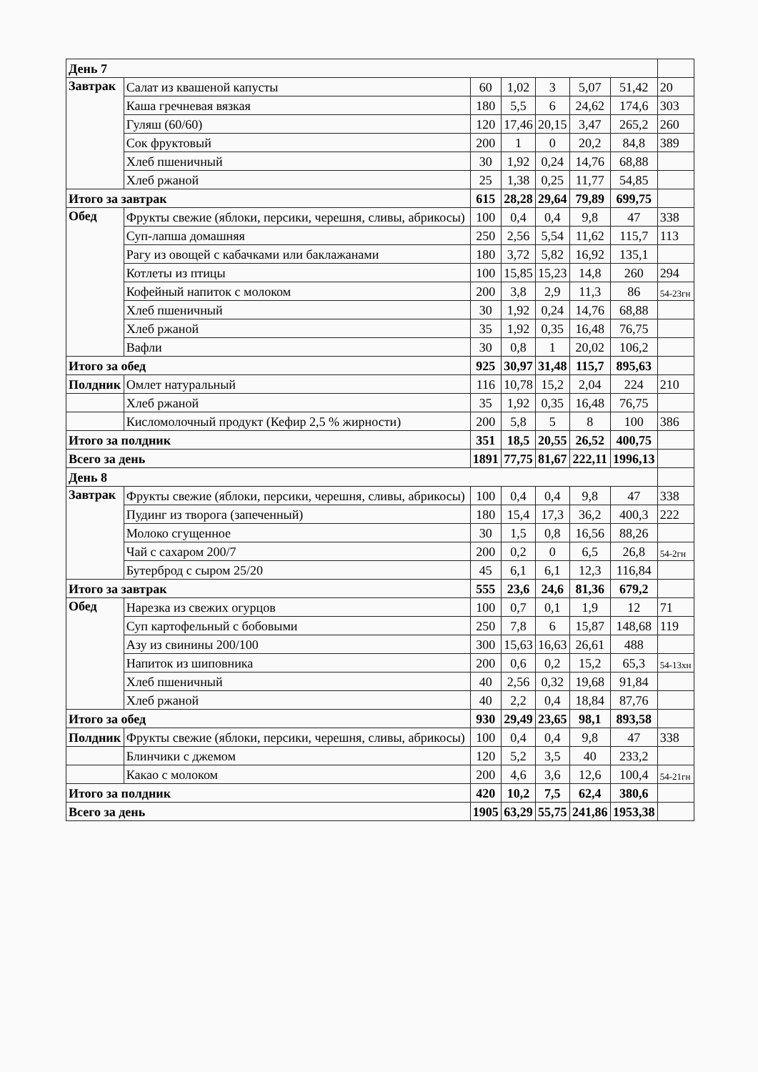| День 7 | | | | | | | |
| Завтрак | Салат из квашеной капусты | 60 | 1,02 | 3 | 5,07 | 51,42 | 20 |
| | Каша гречневая вязкая | 180 | 5,5 | 6 | 24,62 | 174,6 | 303 |
| | Гуляш (60/60) | 120 | 17,46 | 20,15 | 3,47 | 265,2 | 260 |
| | Сок фруктовый | 200 | 1 | 0 | 20,2 | 84,8 | 389 |
| | Хлеб пшеничный | 30 | 1,92 | 0,24 | 14,76 | 68,88 | |
| | Хлеб ржаной | 25 | 1,38 | 0,25 | 11,77 | 54,85 | |
| Итого за завтрак | | 615 | 28,28 | 29,64 | 79,89 | 699,75 | |
| Обед | Фрукты свежие (яблоки, персики, черешня, сливы, абрикосы) | 100 | 0,4 | 0,4 | 9,8 | 47 | 338 |
| | Суп-лапша домашняя | 250 | 2,56 | 5,54 | 11,62 | 115,7 | 113 |
| | Рагу из овощей с кабачками или баклажанами | 180 | 3,72 | 5,82 | 16,92 | 135,1 | |
| | Котлеты из птицы | 100 | 15,85 | 15,23 | 14,8 | 260 | 294 |
| | Кофейный напиток с молоком | 200 | 3,8 | 2,9 | 11,3 | 86 | 54-23гн |
| | Хлеб пшеничный | 30 | 1,92 | 0,24 | 14,76 | 68,88 | |
| | Хлеб ржаной | 35 | 1,92 | 0,35 | 16,48 | 76,75 | |
| | Вафли | 30 | 0,8 | 1 | 20,02 | 106,2 | |
| Итого за обед | | 925 | 30,97 | 31,48 | 115,7 | 895,63 | |
| Полдник | Омлет натуральный | 116 | 10,78 | 15,2 | 2,04 | 224 | 210 |
| | Хлеб ржаной | 35 | 1,92 | 0,35 | 16,48 | 76,75 | |
| | Кисломолочный продукт (Кефир 2,5 % жирности) | 200 | 5,8 | 5 | 8 | 100 | 386 |
| Итого за полдник | | 351 | 18,5 | 20,55 | 26,52 | 400,75 | |
| Всего за день | | 1891 | 77,75 | 81,67 | 222,11 | 1996,13 | |
| День 8 | | | | | | | |
| Завтрак | Фрукты свежие (яблоки, персики, черешня, сливы, абрикосы) | 100 | 0,4 | 0,4 | 9,8 | 47 | 338 |
| | Пудинг из творога (запеченный) | 180 | 15,4 | 17,3 | 36,2 | 400,3 | 222 |
| | Молоко сгущенное | 30 | 1,5 | 0,8 | 16,56 | 88,26 | |
| | Чай с сахаром 200/7 | 200 | 0,2 | 0 | 6,5 | 26,8 | 54-2гн |
| | Бутерброд с сыром 25/20 | 45 | 6,1 | 6,1 | 12,3 | 116,84 | |
| Итого за завтрак | | 555 | 23,6 | 24,6 | 81,36 | 679,2 | |
| Обед | Нарезка из свежих огурцов | 100 | 0,7 | 0,1 | 1,9 | 12 | 71 |
| | Суп картофельный с бобовыми | 250 | 7,8 | 6 | 15,87 | 148,68 | 119 |
| | Азу из свинины 200/100 | 300 | 15,63 | 16,63 | 26,61 | 488 | |
| | Напиток из шиповника | 200 | 0,6 | 0,2 | 15,2 | 65,3 | 54-13хн |
| | Хлеб пшеничный | 40 | 2,56 | 0,32 | 19,68 | 91,84 | |
| | Хлеб ржаной | 40 | 2,2 | 0,4 | 18,84 | 87,76 | |
| Итого за обед | | 930 | 29,49 | 23,65 | 98,1 | 893,58 | |
| Полдник | Фрукты свежие (яблоки, персики, черешня, сливы, абрикосы) | 100 | 0,4 | 0,4 | 9,8 | 47 | 338 |
| | Блинчики с джемом | 120 | 5,2 | 3,5 | 40 | 233,2 | |
| | Какао с молоком | 200 | 4,6 | 3,6 | 12,6 | 100,4 | 54-21гн |
| Итого за полдник | | 420 | 10,2 | 7,5 | 62,4 | 380,6 | |
| Всего за день | | 1905 | 63,29 | 55,75 | 241,86 | 1953,38 | |